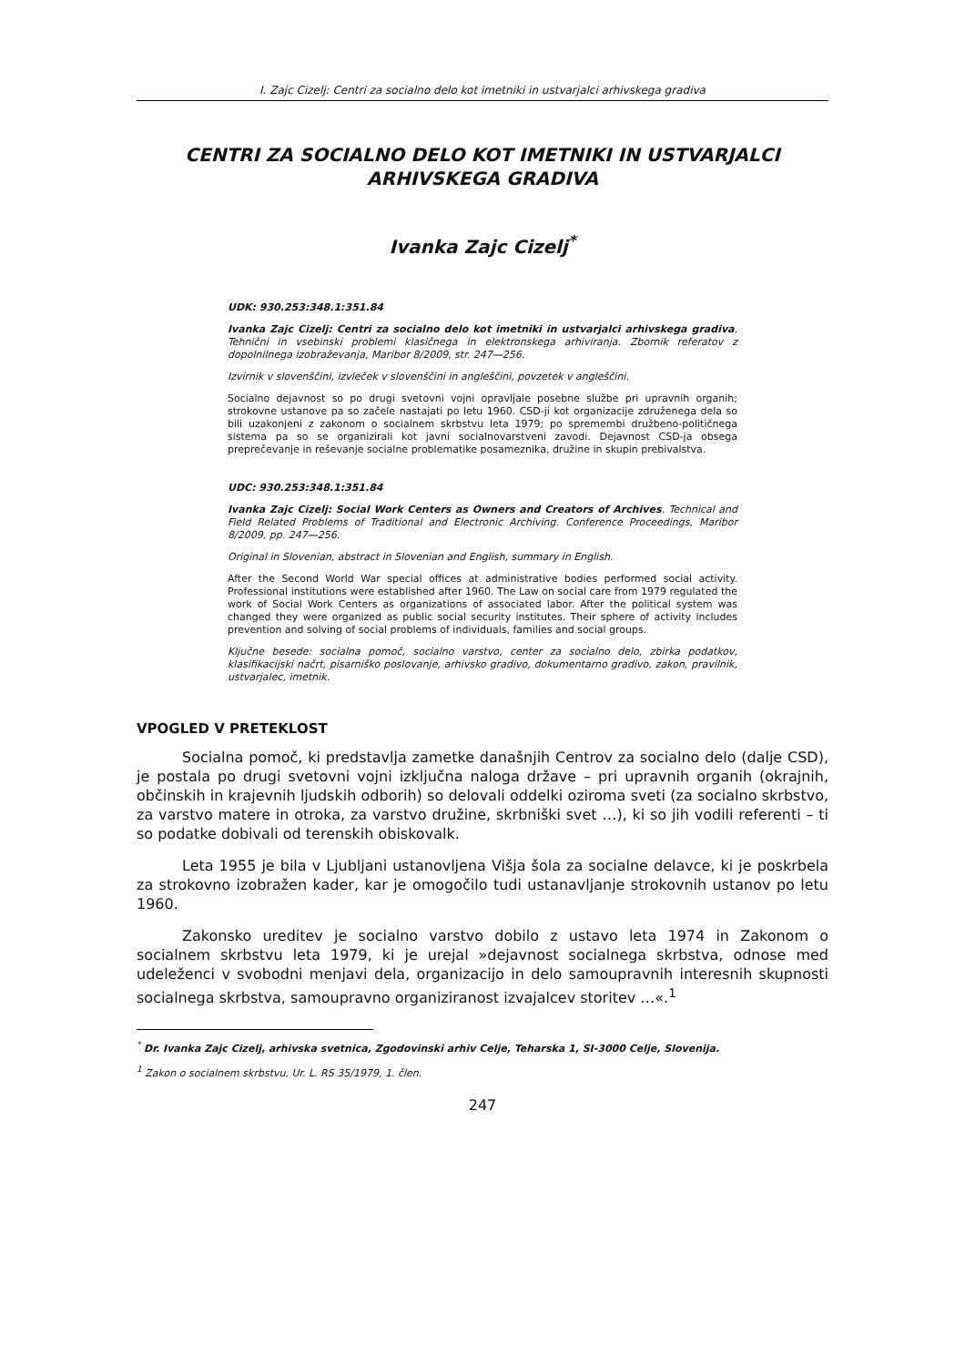I. Zajc Cizelj: Centri za socialno delo kot imetniki in ustvarjalci arhivskega gradiva
CENTRI ZA SOCIALNO DELO KOT IMETNIKI IN USTVARJALCI ARHIVSKEGA GRADIVA
Ivanka Zajc Cizelj<sup>*</sup>
UDK: 930.253:348.1:351.84
Ivanka Zajc Cizelj: Centri za socialno delo kot imetniki in ustvarjalci arhivskega gradiva. Tehnični in vsebinski problemi klasičnega in elektronskega arhiviranja. Zbornik referatov z dopolnilnega izobraževanja, Maribor 8/2009, str. 247—256.
Izvirnik v slovenščini, izvleček v slovenščini in angleščini, povzetek v angleščini.
Socialno dejavnost so po drugi svetovni vojni opravljale posebne službe pri upravnih organih; strokovne ustanove pa so začele nastajati po letu 1960. CSD-ji kot organizacije združenega dela so bili uzakonjeni z zakonom o socialnem skrbstvu leta 1979; po spremembi družbeno-političnega sistema pa so se organizirali kot javni socialnovarstveni zavodi. Dejavnost CSD-ja obsega preprečevanje in reševanje socialne problematike posameznika, družine in skupin prebivalstva.
UDC: 930.253:348.1:351.84
Ivanka Zajc Cizelj: Social Work Centers as Owners and Creators of Archives. Technical and Field Related Problems of Traditional and Electronic Archiving. Conference Proceedings, Maribor 8/2009, pp. 247—256.
Original in Slovenian, abstract in Slovenian and English, summary in English.
After the Second World War special offices at administrative bodies performed social activity. Professional institutions were established after 1960. The Law on social care from 1979 regulated the work of Social Work Centers as organizations of associated labor. After the political system was changed they were organized as public social security institutes. Their sphere of activity includes prevention and solving of social problems of individuals, families and social groups.
Ključne besede: socialna pomoč, socialno varstvo, center za socialno delo, zbirka podatkov, klasifikacijski načrt, pisarniško poslovanje, arhivsko gradivo, dokumentarno gradivo, zakon, pravilnik, ustvarjalec, imetnik.
VPOGLED V PRETEKLOST
Socialna pomoč, ki predstavlja zametke današnjih Centrov za socialno delo (dalje CSD), je postala po drugi svetovni vojni izključna naloga države – pri upravnih organih (okrajnih, občinskih in krajevnih ljudskih odborih) so delovali oddelki oziroma sveti (za socialno skrbstvo, za varstvo matere in otroka, za varstvo družine, skrbniški svet …), ki so jih vodili referenti – ti so podatke dobivali od terenskih obiskovalk.
Leta 1955 je bila v Ljubljani ustanovljena Višja šola za socialne delavce, ki je poskrbela za strokovno izobražen kader, kar je omogočilo tudi ustanavljanje strokovnih ustanov po letu 1960.
Zakonsko ureditev je socialno varstvo dobilo z ustavo leta 1974 in Zakonom o socialnem skrbstvu leta 1979, ki je urejal »dejavnost socialnega skrbstva, odnose med udeleženci v svobodni menjavi dela, organizacijo in delo samoupravnih interesnih skupnosti socialnega skrbstva, samoupravno organiziranost izvajalcev storitev …«.<sup>1</sup>
<sup>*</sup> Dr. Ivanka Zajc Cizelj, arhivska svetnica, Zgodovinski arhiv Celje, Teharska 1, SI-3000 Celje, Slovenija.
<sup>1</sup> Zakon o socialnem skrbstvu, Ur. L. RS 35/1979, 1. člen.
247